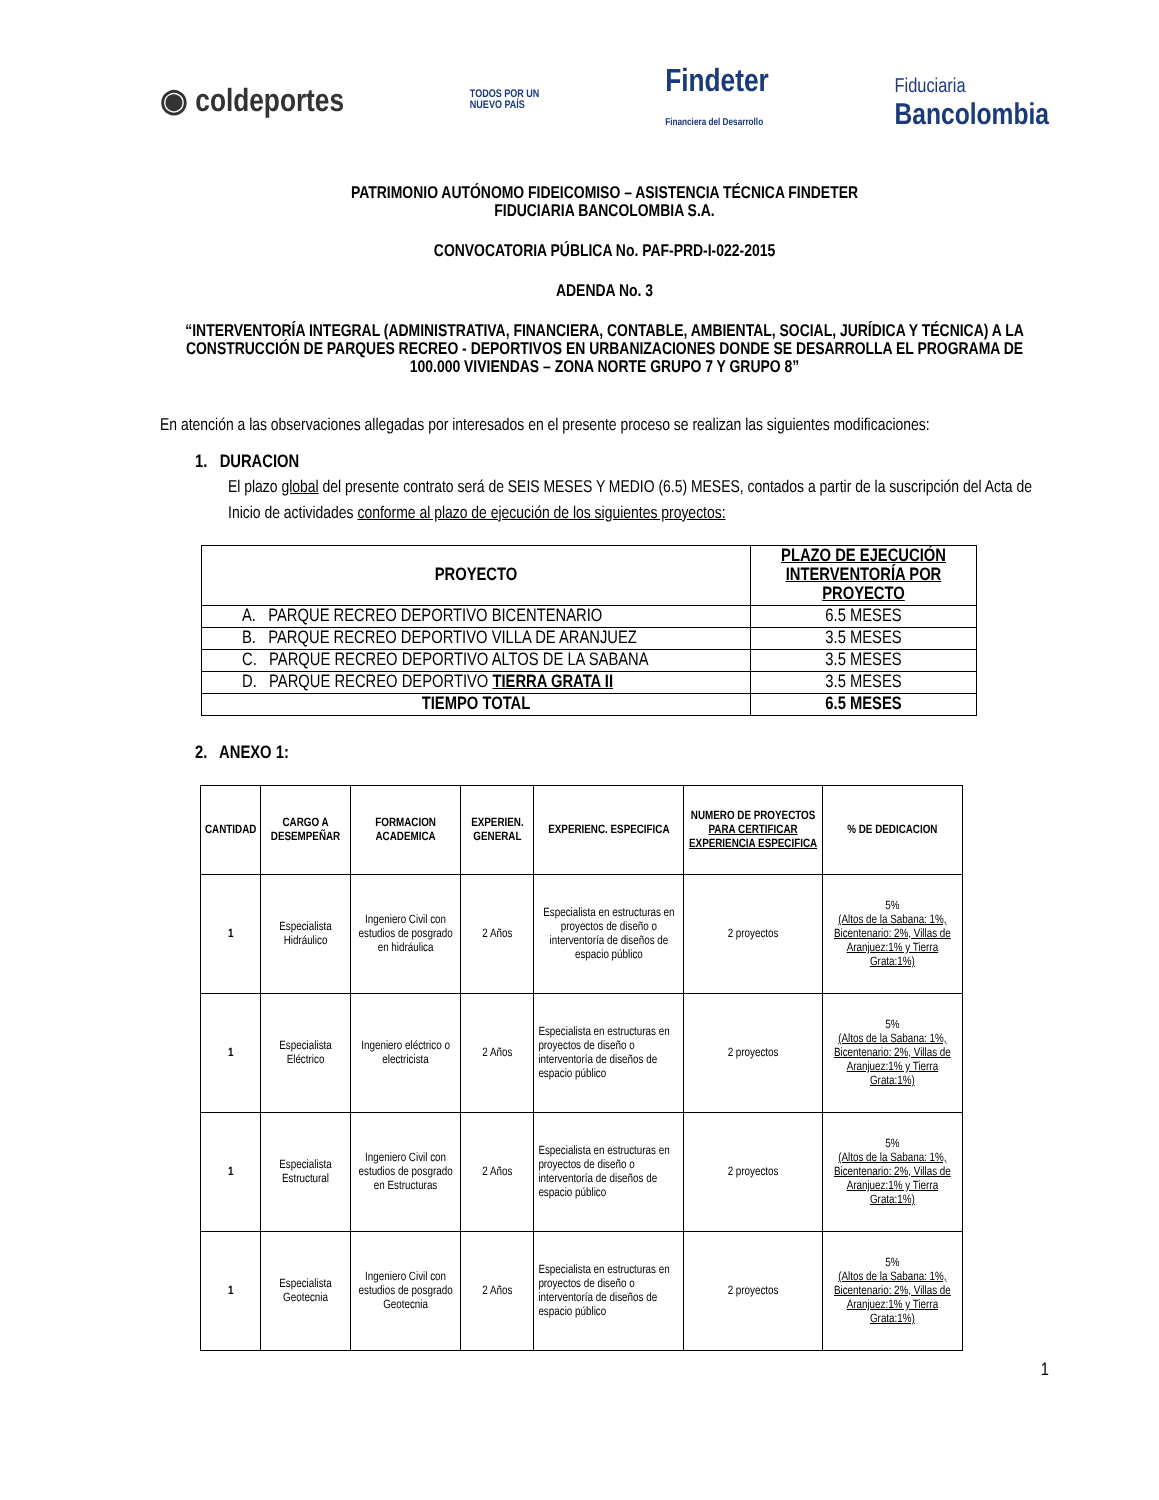◉ coldeportes TODOS POR UN
NUEVO PAÍS Findeter
Financiera del Desarrollo Fiduciaria
Bancolombia
PATRIMONIO AUTÓNOMO FIDEICOMISO – ASISTENCIA TÉCNICA FINDETER
FIDUCIARIA BANCOLOMBIA S.A.
CONVOCATORIA PÚBLICA No. PAF-PRD-I-022-2015
ADENDA No. 3
“INTERVENTORÍA INTEGRAL (ADMINISTRATIVA, FINANCIERA, CONTABLE, AMBIENTAL, SOCIAL, JURÍDICA Y TÉCNICA) A LA CONSTRUCCIÓN DE PARQUES RECREO - DEPORTIVOS EN URBANIZACIONES DONDE SE DESARROLLA EL PROGRAMA DE 100.000 VIVIENDAS – ZONA NORTE GRUPO 7 Y GRUPO 8”
En atención a las observaciones allegadas por interesados en el presente proceso se realizan las siguientes modificaciones:
1. DURACION
El plazo global del presente contrato será de SEIS MESES Y MEDIO (6.5) MESES, contados a partir de la suscripción del Acta de Inicio de actividades conforme al plazo de ejecución de los siguientes proyectos:
| PROYECTO | PLAZO DE EJECUCIÓN INTERVENTORÍA POR PROYECTO |
| --- | --- |
| A. PARQUE RECREO DEPORTIVO BICENTENARIO | 6.5 MESES |
| B. PARQUE RECREO DEPORTIVO VILLA DE ARANJUEZ | 3.5 MESES |
| C. PARQUE RECREO DEPORTIVO ALTOS DE LA SABANA | 3.5 MESES |
| D. PARQUE RECREO DEPORTIVO TIERRA GRATA II | 3.5 MESES |
| TIEMPO TOTAL | 6.5 MESES |
2. ANEXO 1:
| CANTIDAD | CARGO A DESEMPEÑAR | FORMACION ACADEMICA | EXPERIEN. GENERAL | EXPERIENC. ESPECIFICA | NUMERO DE PROYECTOS PARA CERTIFICAR EXPERIENCIA ESPECIFICA | % DE DEDICACION |
| --- | --- | --- | --- | --- | --- | --- |
| 1 | Especialista Hidráulico | Ingeniero Civil con estudios de posgrado en hidráulica | 2 Años | Especialista en estructuras en proyectos de diseño o interventoría de diseños de espacio público | 2 proyectos | 5% (Altos de la Sabana: 1%, Bicentenario: 2%, Villas de Aranjuez:1% y Tierra Grata:1%) |
| 1 | Especialista Eléctrico | Ingeniero eléctrico o electricista | 2 Años | Especialista en estructuras en proyectos de diseño o interventoría de diseños de espacio público | 2 proyectos | 5% (Altos de la Sabana: 1%, Bicentenario: 2%, Villas de Aranjuez:1% y Tierra Grata:1%) |
| 1 | Especialista Estructural | Ingeniero Civil con estudios de posgrado en Estructuras | 2 Años | Especialista en estructuras en proyectos de diseño o interventoría de diseños de espacio público | 2 proyectos | 5% (Altos de la Sabana: 1%, Bicentenario: 2%, Villas de Aranjuez:1% y Tierra Grata:1%) |
| 1 | Especialista Geotecnia | Ingeniero Civil con estudios de posgrado Geotecnia | 2 Años | Especialista en estructuras en proyectos de diseño o interventoría de diseños de espacio público | 2 proyectos | 5% (Altos de la Sabana: 1%, Bicentenario: 2%, Villas de Aranjuez:1% y Tierra Grata:1%) |
1